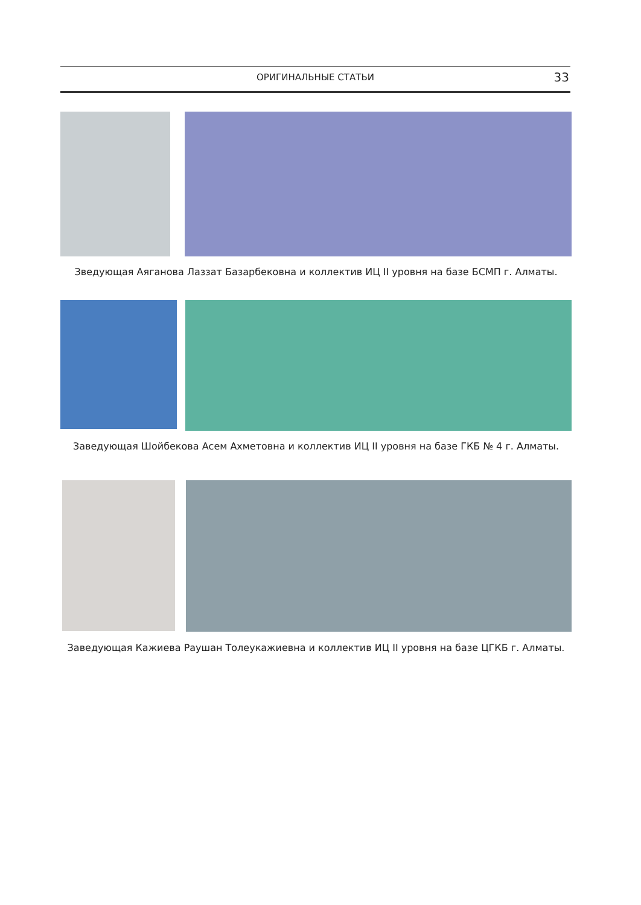ОРИГИНАЛЬНЫЕ СТАТЬИ 33
Зведующая Аяганова Лаззат Базарбековна и коллектив ИЦ II уровня на базе БСМП г. Алматы.
Заведующая Шойбекова Асем Ахметовна и коллектив ИЦ II уровня на базе ГКБ № 4 г. Алматы.
Заведующая Кажиева Раушан Толеукажиевна и коллектив ИЦ II уровня на базе ЦГКБ г. Алматы.